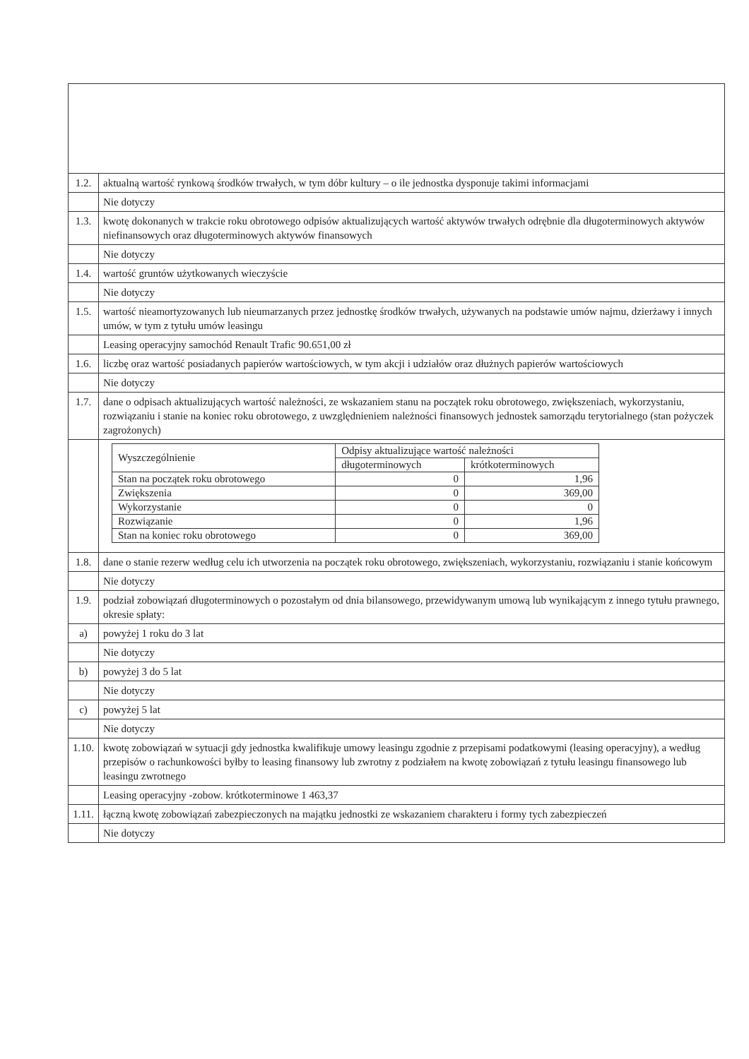| 1.2. | aktualną wartość rynkową środków trwałych, w tym dóbr kultury – o ile jednostka dysponuje takimi informacjami |
| | Nie dotyczy |
| 1.3. | kwotę dokonanych w trakcie roku obrotowego odpisów aktualizujących wartość aktywów trwałych odrębnie dla długoterminowych aktywów niefinansowych oraz długoterminowych aktywów finansowych |
| | Nie dotyczy |
| 1.4. | wartość gruntów użytkowanych wieczyście |
| | Nie dotyczy |
| 1.5. | wartość nieamortyzowanych lub nieumarzanych przez jednostkę środków trwałych, używanych na podstawie umów najmu, dzierżawy i innych umów, w tym z tytułu umów leasingu |
| | Leasing operacyjny samochód Renault Trafic 90.651,00 zł |
| 1.6. | liczbę oraz wartość posiadanych papierów wartościowych, w tym akcji i udziałów oraz dłużnych papierów wartościowych |
| | Nie dotyczy |
| 1.7. | dane o odpisach aktualizujących wartość należności, ze wskazaniem stanu na początek roku obrotowego, zwiększeniach, wykorzystaniu, rozwiązaniu i stanie na koniec roku obrotowego, z uwzględnieniem należności finansowych jednostek samorządu terytorialnego (stan pożyczek zagrożonych) |
| | / Wyszczególnienie / Odpisy aktualizujące wartość należności / / / --- / --- / --- / / / długoterminowych / krótkoterminowych / / Stan na początek roku obrotowego / 0 / 1,96 / / Zwiększenia / 0 / 369,00 / / Wykorzystanie / 0 / 0 / / Rozwiązanie / 0 / 1,96 / / Stan na koniec roku obrotowego / 0 / 369,00 / |
| 1.8. | dane o stanie rezerw według celu ich utworzenia na początek roku obrotowego, zwiększeniach, wykorzystaniu, rozwiązaniu i stanie końcowym |
| | Nie dotyczy |
| 1.9. | podział zobowiązań długoterminowych o pozostałym od dnia bilansowego, przewidywanym umową lub wynikającym z innego tytułu prawnego, okresie spłaty: |
| a) | powyżej 1 roku do 3 lat |
| | Nie dotyczy |
| b) | powyżej 3 do 5 lat |
| | Nie dotyczy |
| c) | powyżej 5 lat |
| | Nie dotyczy |
| 1.10. | kwotę zobowiązań w sytuacji gdy jednostka kwalifikuje umowy leasingu zgodnie z przepisami podatkowymi (leasing operacyjny), a według przepisów o rachunkowości byłby to leasing finansowy lub zwrotny z podziałem na kwotę zobowiązań z tytułu leasingu finansowego lub leasingu zwrotnego |
| | Leasing operacyjny -zobow. krótkoterminowe 1 463,37 |
| 1.11. | łączną kwotę zobowiązań zabezpieczonych na majątku jednostki ze wskazaniem charakteru i formy tych zabezpieczeń |
| | Nie dotyczy |